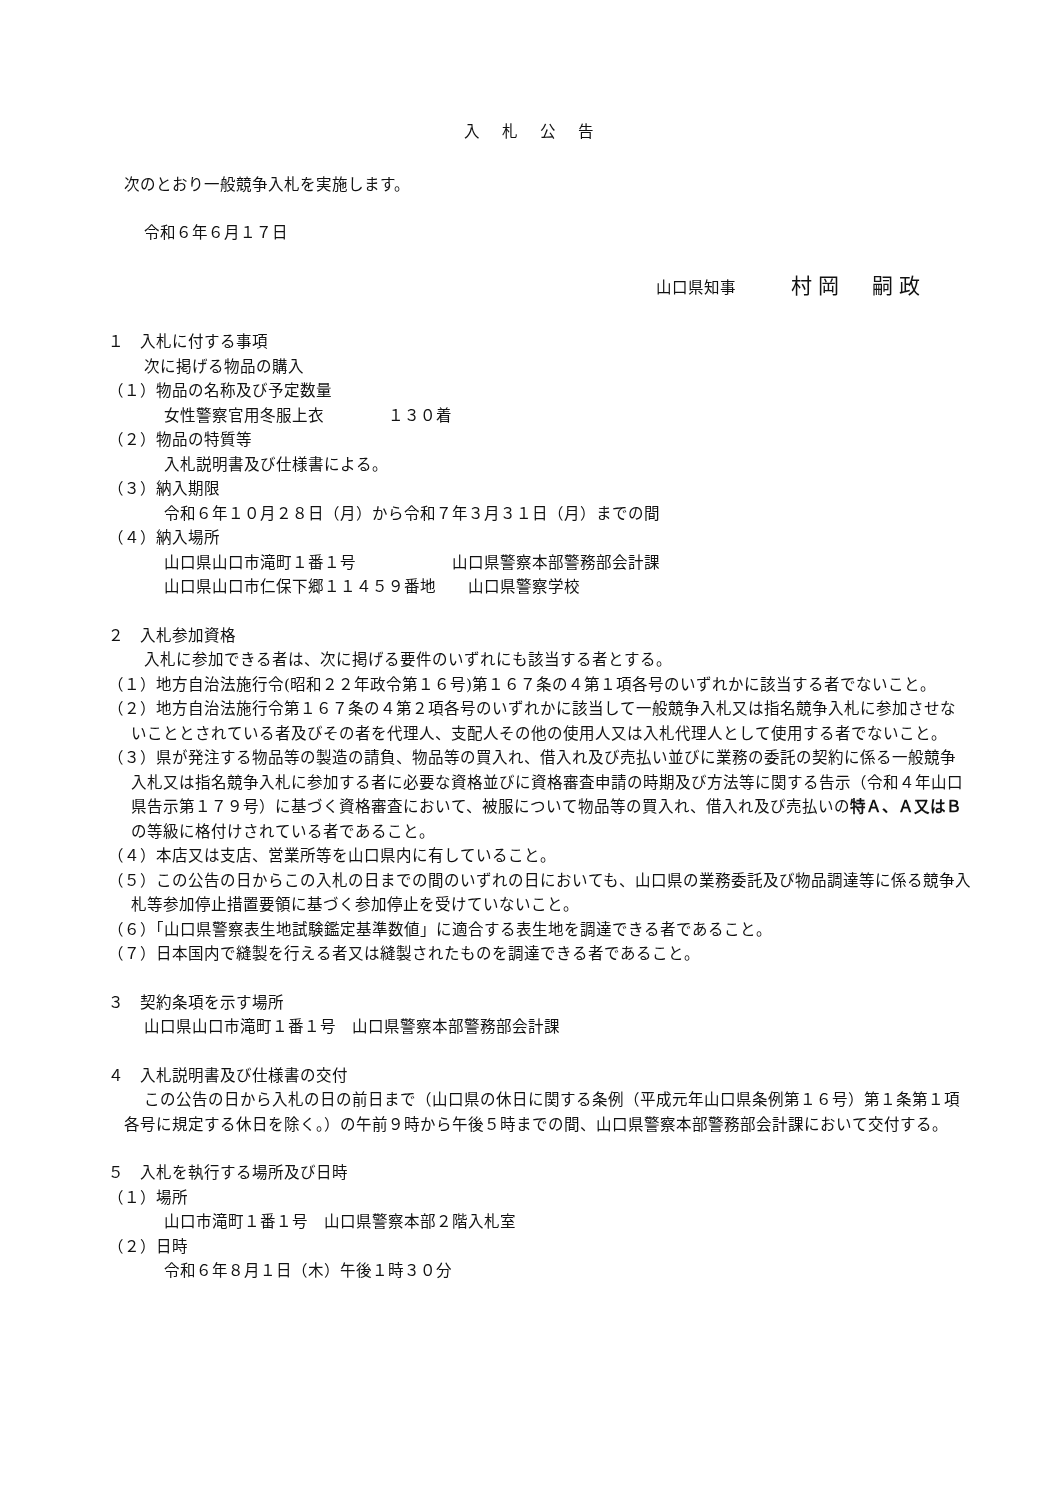入札公告
次のとおり一般競争入札を実施します。
令和６年６月１７日
山口県知事 村岡　嗣政
１　入札に付する事項
次に掲げる物品の購入
（１）物品の名称及び予定数量
女性警察官用冬服上衣　　　　１３０着
（２）物品の特質等
入札説明書及び仕様書による。
（３）納入期限
令和６年１０月２８日（月）から令和７年３月３１日（月）までの間
（４）納入場所
山口県山口市滝町１番１号　　　　　　山口県警察本部警務部会計課
山口県山口市仁保下郷１１４５９番地　　山口県警察学校
２　入札参加資格
入札に参加できる者は、次に掲げる要件のいずれにも該当する者とする。
（１）地方自治法施行令(昭和２２年政令第１６号)第１６７条の４第１項各号のいずれかに該当する者でないこと。
（２）地方自治法施行令第１６７条の４第２項各号のいずれかに該当して一般競争入札又は指名競争入札に参加させないこととされている者及びその者を代理人、支配人その他の使用人又は入札代理人として使用する者でないこと。
（３）県が発注する物品等の製造の請負、物品等の買入れ、借入れ及び売払い並びに業務の委託の契約に係る一般競争入札又は指名競争入札に参加する者に必要な資格並びに資格審査申請の時期及び方法等に関する告示（令和４年山口県告示第１７９号）に基づく資格審査において、被服について物品等の買入れ、借入れ及び売払いの特Ａ、Ａ又はＢの等級に格付けされている者であること。
（４）本店又は支店、営業所等を山口県内に有していること。
（５）この公告の日からこの入札の日までの間のいずれの日においても、山口県の業務委託及び物品調達等に係る競争入札等参加停止措置要領に基づく参加停止を受けていないこと。
（６）「山口県警察表生地試験鑑定基準数値」に適合する表生地を調達できる者であること。
（７）日本国内で縫製を行える者又は縫製されたものを調達できる者であること。
３　契約条項を示す場所
山口県山口市滝町１番１号　山口県警察本部警務部会計課
４　入札説明書及び仕様書の交付
この公告の日から入札の日の前日まで（山口県の休日に関する条例（平成元年山口県条例第１６号）第１条第１項各号に規定する休日を除く。）の午前９時から午後５時までの間、山口県警察本部警務部会計課において交付する。
５　入札を執行する場所及び日時
（１）場所
山口市滝町１番１号　山口県警察本部２階入札室
（２）日時
令和６年８月１日（木）午後１時３０分